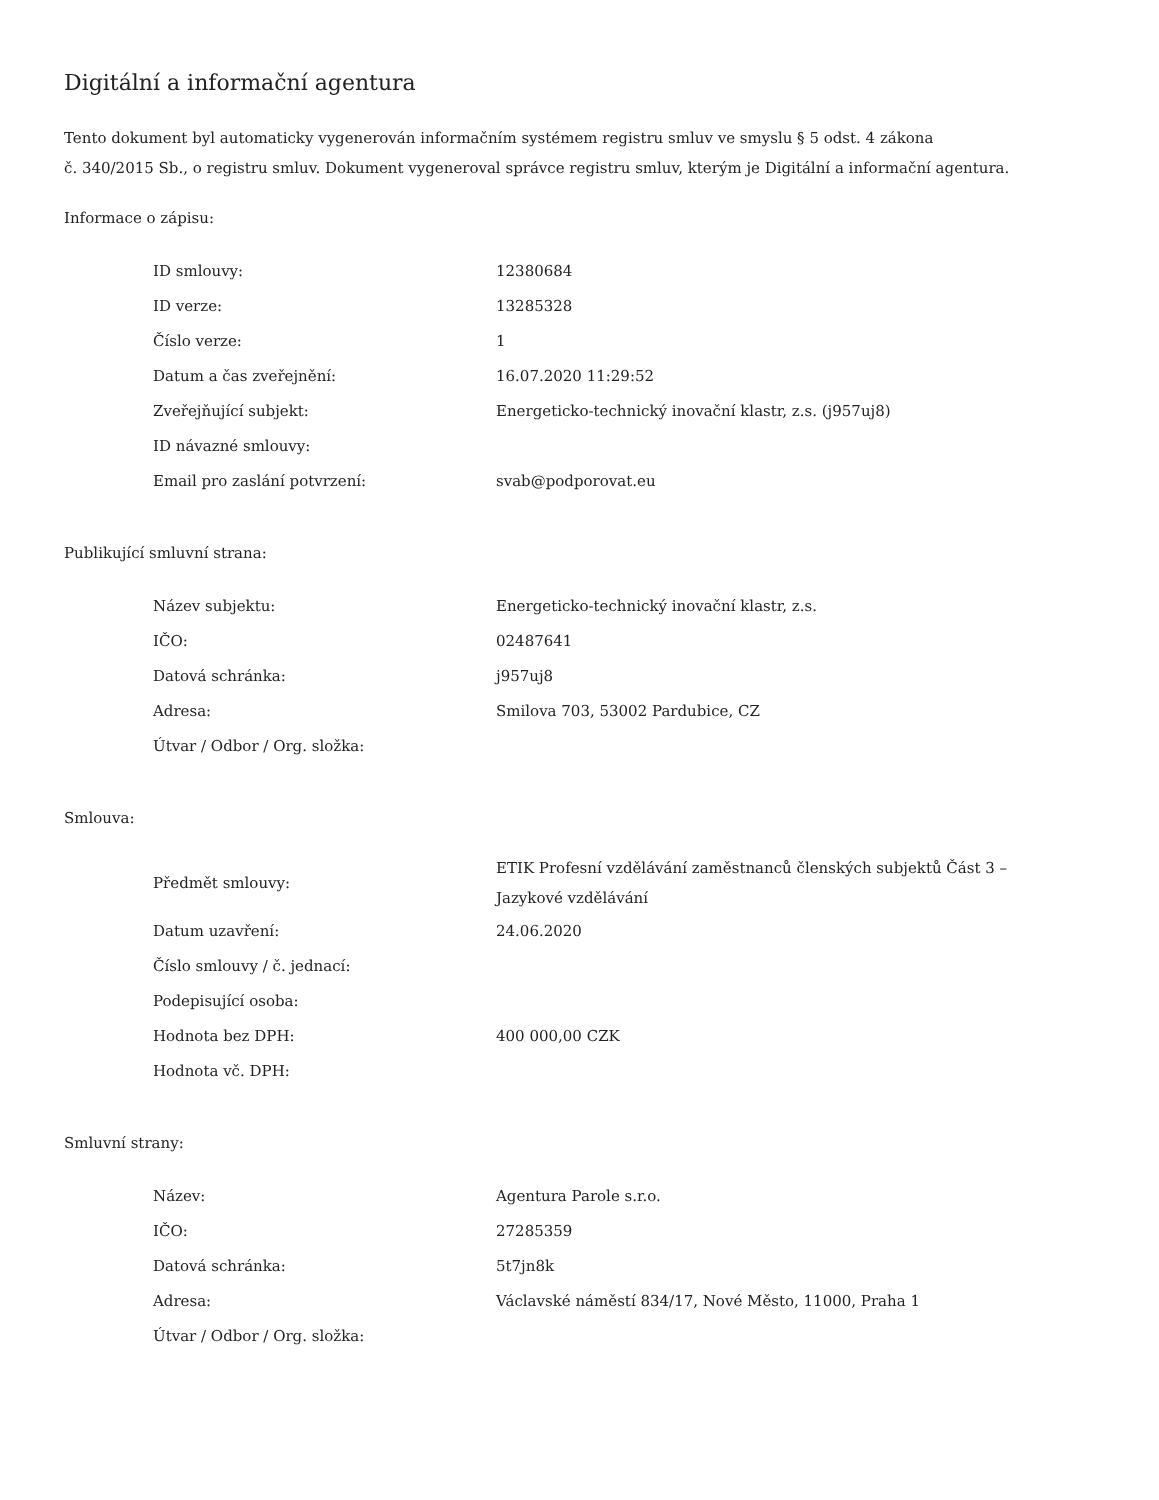Digitální a informační agentura
Tento dokument byl automaticky vygenerován informačním systémem registru smluv ve smyslu § 5 odst. 4 zákona
č. 340/2015 Sb., o registru smluv. Dokument vygeneroval správce registru smluv, kterým je Digitální a informační agentura.
Informace o zápisu:
| ID smlouvy: | 12380684 |
| ID verze: | 13285328 |
| Číslo verze: | 1 |
| Datum a čas zveřejnění: | 16.07.2020 11:29:52 |
| Zveřejňující subjekt: | Energeticko-technický inovační klastr, z.s. (j957uj8) |
| ID návazné smlouvy: | |
| Email pro zaslání potvrzení: | svab@podporovat.eu |
Publikující smluvní strana:
| Název subjektu: | Energeticko-technický inovační klastr, z.s. |
| IČO: | 02487641 |
| Datová schránka: | j957uj8 |
| Adresa: | Smilova 703, 53002 Pardubice, CZ |
| Útvar / Odbor / Org. složka: | |
Smlouva:
| Předmět smlouvy: | ETIK Profesní vzdělávání zaměstnanců členských subjektů Část 3 – Jazykové vzdělávání |
| Datum uzavření: | 24.06.2020 |
| Číslo smlouvy / č. jednací: | |
| Podepisující osoba: | |
| Hodnota bez DPH: | 400 000,00 CZK |
| Hodnota vč. DPH: | |
Smluvní strany:
| Název: | Agentura Parole s.r.o. |
| IČO: | 27285359 |
| Datová schránka: | 5t7jn8k |
| Adresa: | Václavské náměstí 834/17, Nové Město, 11000, Praha 1 |
| Útvar / Odbor / Org. složka: | |